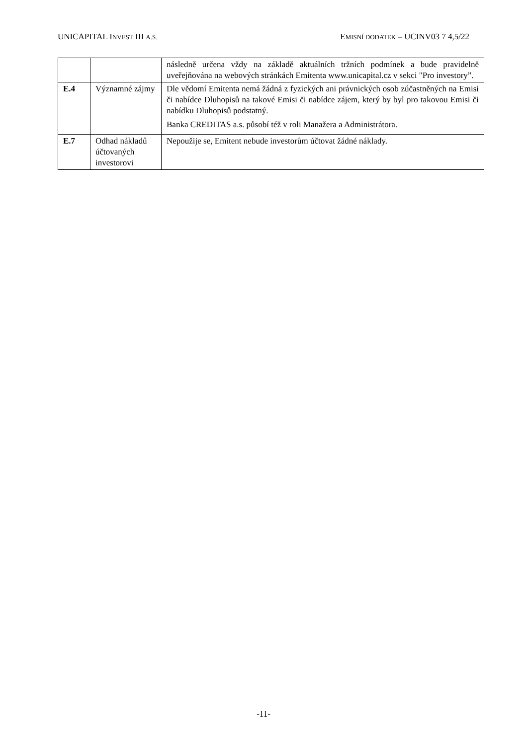UNICAPITAL INVEST III A.S. EMISNÍ DODATEK – UCINV03 7 4,5/22
| | | následně určena vždy na základě aktuálních tržních podmínek a bude pravidelně uveřejňována na webových stránkách Emitenta www.unicapital.cz v sekci "Pro investory”. |
| E.4 | Významné zájmy | Dle vědomí Emitenta nemá žádná z fyzických ani právnických osob zúčastněných na Emisi či nabídce Dluhopisů na takové Emisi či nabídce zájem, který by byl pro takovou Emisi či nabídku Dluhopisů podstatný. Banka CREDITAS a.s. působí též v roli Manažera a Administrátora. |
| E.7 | Odhad nákladů účtovaných investorovi | Nepoužije se, Emitent nebude investorům účtovat žádné náklady. |
-11-